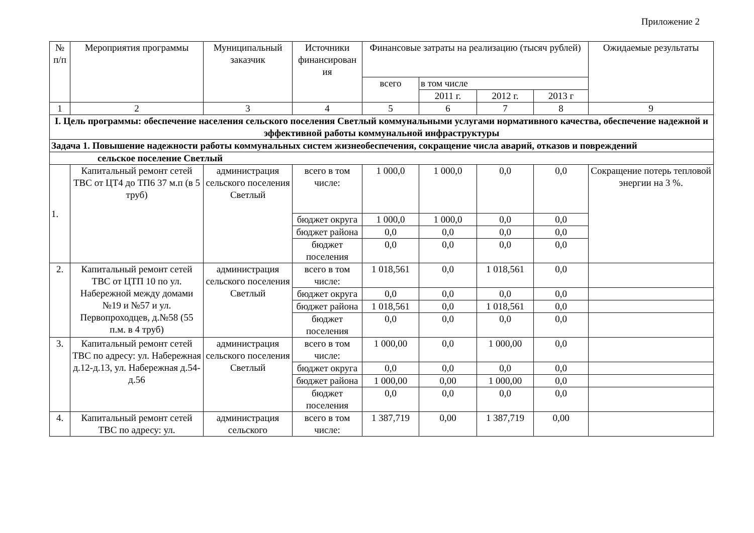Приложение 2
| № п/п | Мероприятия программы | Муниципальный заказчик | Источники финансирован ия | Финансовые затраты на реализацию (тысяч рублей) | | | | Ожидаемые результаты |
| --- | --- | --- | --- | --- | --- | --- | --- | --- |
| | | | | всего | в том числе | | | |
| | | | | | 2011 г. | 2012 г. | 2013 г | |
| 1 | 2 | 3 | 4 | 5 | 6 | 7 | 8 | 9 |
| I. Цель программы: обеспечение населения сельского поселения Светлый коммунальными услугами нормативного качества, обеспечение надежной и эффективной работы коммунальной инфраструктуры | | | | | | | | |
| Задача 1. Повышение надежности работы коммунальных систем жизнеобеспечения, сокращение числа аварий, отказов и повреждений | | | | | | | | |
| сельское поселение Светлый | | | | | | | | |
| 1. | Капитальный ремонт сетей ТВС от ЦТ4 до ТП6 37 м.п (в 5 труб) | администрация сельского поселения Светлый | всего в том числе: | 1 000,0 | 1 000,0 | 0,0 | 0,0 | Сокращение потерь тепловой энергии на 3 %. |
| | | | бюджет округа | 1 000,0 | 1 000,0 | 0,0 | 0,0 | |
| | | | бюджет района | 0,0 | 0,0 | 0,0 | 0,0 | |
| | | | бюджет поселения | 0,0 | 0,0 | 0,0 | 0,0 | |
| 2. | Капитальный ремонт сетей ТВС от ЦТП 10 по ул. Набережной между домами №19 и №57 и ул. Первопроходцев, д.№58 (55 п.м. в 4 труб) | администрация сельского поселения Светлый | всего в том числе: | 1 018,561 | 0,0 | 1 018,561 | 0,0 | |
| | | | бюджет округа | 0,0 | 0,0 | 0,0 | 0,0 | |
| | | | бюджет района | 1 018,561 | 0,0 | 1 018,561 | 0,0 | |
| | | | бюджет поселения | 0,0 | 0,0 | 0,0 | 0,0 | |
| 3. | Капитальный ремонт сетей ТВС по адресу: ул. Набережная д.12-д.13, ул. Набережная д.54-д.56 | администрация сельского поселения Светлый | всего в том числе: | 1 000,00 | 0,0 | 1 000,00 | 0,0 | |
| | | | бюджет округа | 0,0 | 0,0 | 0,0 | 0,0 | |
| | | | бюджет района | 1 000,00 | 0,00 | 1 000,00 | 0,0 | |
| | | | бюджет поселения | 0,0 | 0,0 | 0,0 | 0,0 | |
| 4. | Капитальный ремонт сетей ТВС по адресу: ул. | администрация сельского | всего в том числе: | 1 387,719 | 0,00 | 1 387,719 | 0,00 | |